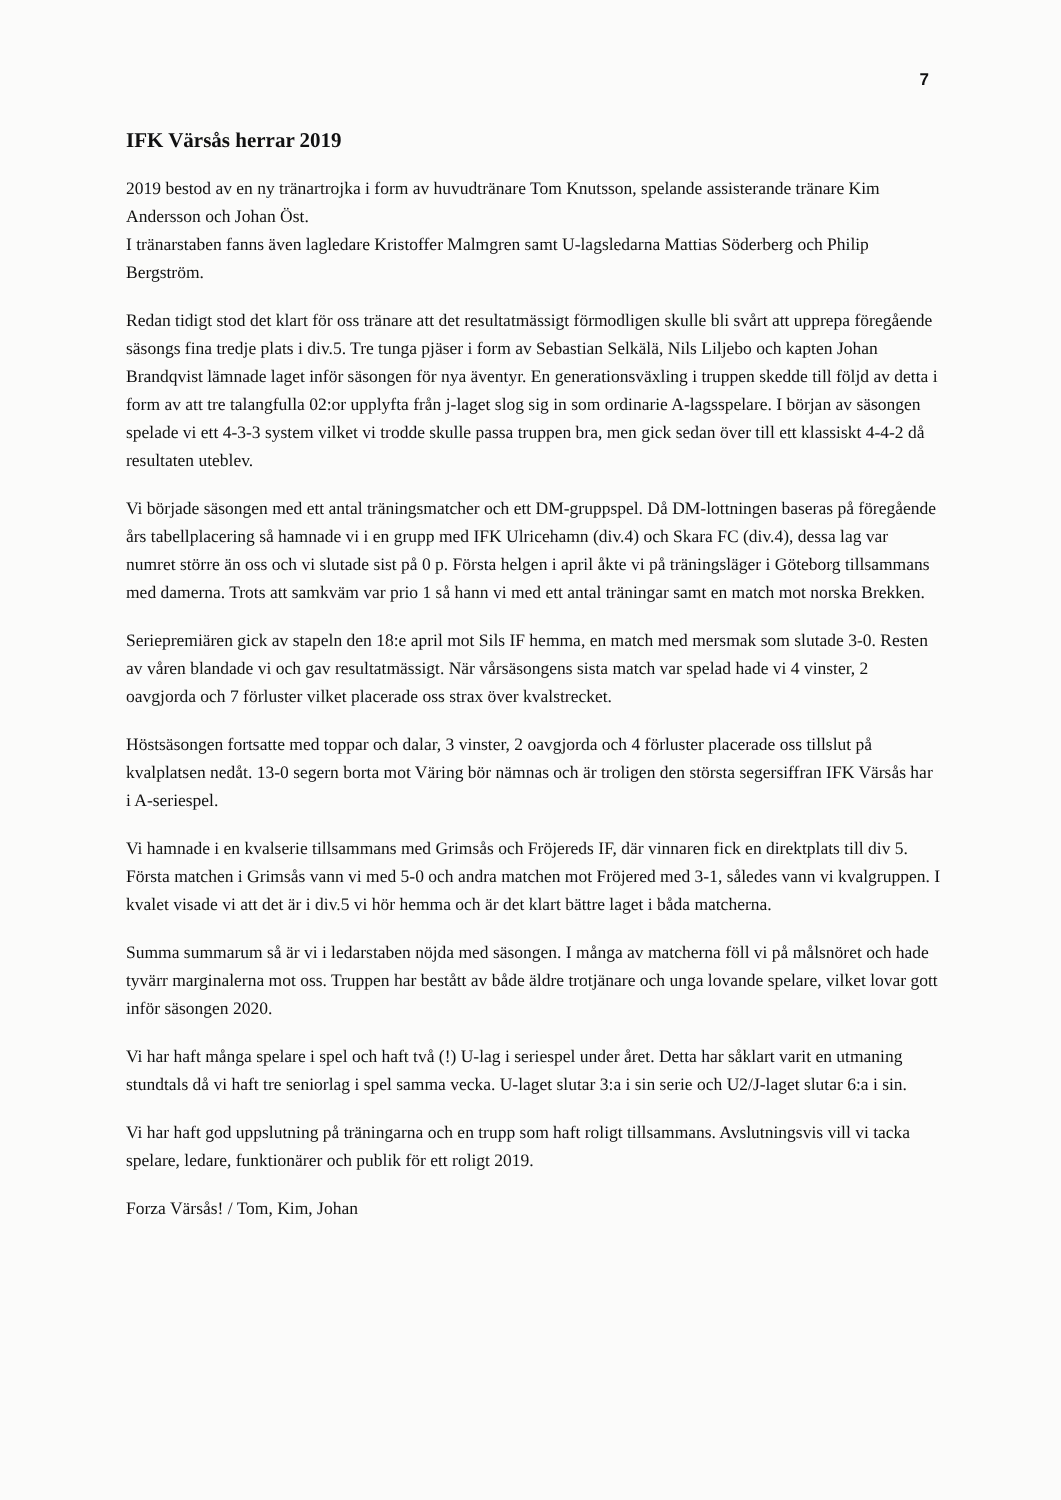7
IFK Värsås herrar 2019
2019 bestod av en ny tränartrojka i form av huvudtränare Tom Knutsson, spelande assisterande tränare Kim Andersson och Johan Öst.
I tränarstaben fanns även lagledare Kristoffer Malmgren samt U-lagsledarna Mattias Söderberg och Philip Bergström.
Redan tidigt stod det klart för oss tränare att det resultatmässigt förmodligen skulle bli svårt att upprepa föregående säsongs fina tredje plats i div.5. Tre tunga pjäser i form av Sebastian Selkälä, Nils Liljebo och kapten Johan Brandqvist lämnade laget inför säsongen för nya äventyr. En generationsväxling i truppen skedde till följd av detta i form av att tre talangfulla 02:or upplyfta från j-laget slog sig in som ordinarie A-lagsspelare. I början av säsongen spelade vi ett 4-3-3 system vilket vi trodde skulle passa truppen bra, men gick sedan över till ett klassiskt 4-4-2 då resultaten uteblev.
Vi började säsongen med ett antal träningsmatcher och ett DM-gruppspel. Då DM-lottningen baseras på föregående års tabellplacering så hamnade vi i en grupp med IFK Ulricehamn (div.4) och Skara FC (div.4), dessa lag var numret större än oss och vi slutade sist på 0 p. Första helgen i april åkte vi på träningsläger i Göteborg tillsammans med damerna. Trots att samkväm var prio 1 så hann vi med ett antal träningar samt en match mot norska Brekken.
Seriepremiären gick av stapeln den 18:e april mot Sils IF hemma, en match med mersmak som slutade 3-0. Resten av våren blandade vi och gav resultatmässigt. När vårsäsongens sista match var spelad hade vi 4 vinster, 2 oavgjorda och 7 förluster vilket placerade oss strax över kvalstrecket.
Höstsäsongen fortsatte med toppar och dalar, 3 vinster, 2 oavgjorda och 4 förluster placerade oss tillslut på kvalplatsen nedåt. 13-0 segern borta mot Väring bör nämnas och är troligen den största segersiffran IFK Värsås har i A-seriespel.
Vi hamnade i en kvalserie tillsammans med Grimsås och Fröjereds IF, där vinnaren fick en direktplats till div 5. Första matchen i Grimsås vann vi med 5-0 och andra matchen mot Fröjered med 3-1, således vann vi kvalgruppen. I kvalet visade vi att det är i div.5 vi hör hemma och är det klart bättre laget i båda matcherna.
Summa summarum så är vi i ledarstaben nöjda med säsongen. I många av matcherna föll vi på målsnöret och hade tyvärr marginalerna mot oss. Truppen har bestått av både äldre trotjänare och unga lovande spelare, vilket lovar gott inför säsongen 2020.
Vi har haft många spelare i spel och haft två (!) U-lag i seriespel under året. Detta har såklart varit en utmaning stundtals då vi haft tre seniorlag i spel samma vecka. U-laget slutar 3:a i sin serie och U2/J-laget slutar 6:a i sin.
Vi har haft god uppslutning på träningarna och en trupp som haft roligt tillsammans. Avslutningsvis vill vi tacka spelare, ledare, funktionärer och publik för ett roligt 2019.
Forza Värsås! / Tom, Kim, Johan